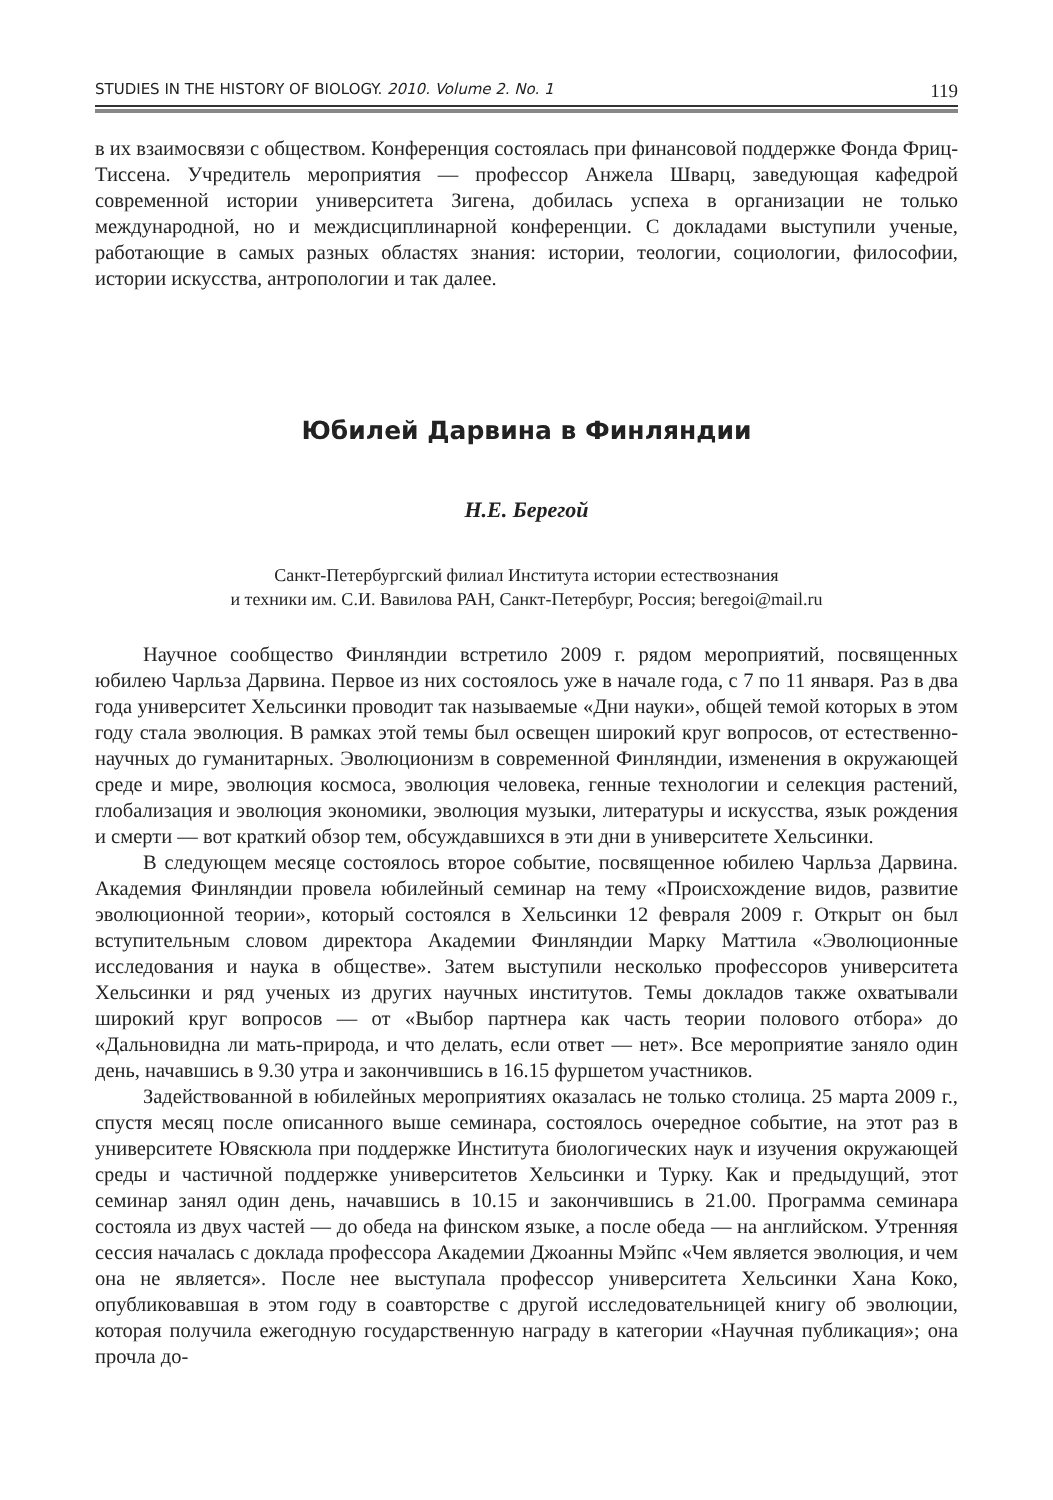STUDIES IN THE HISTORY OF BIOLOGY. 2010. Volume 2. No. 1 119
в их взаимосвязи с обществом. Конференция состоялась при финансовой поддержке Фонда Фриц-Тиссена. Учредитель мероприятия — профессор Анжела Шварц, заведующая кафедрой современной истории университета Зигена, добилась успеха в организации не только международной, но и междисциплинарной конференции. С докладами выступили ученые, работающие в самых разных областях знания: истории, теологии, социологии, философии, истории искусства, антропологии и так далее.
Юбилей Дарвина в Финляндии
Н.Е. Берегой
Санкт-Петербургский филиал Института истории естествознания
и техники им. С.И. Вавилова РАН, Санкт-Петербург, Россия; beregoi@mail.ru
Научное сообщество Финляндии встретило 2009 г. рядом мероприятий, посвященных юбилею Чарльза Дарвина. Первое из них состоялось уже в начале года, с 7 по 11 января. Раз в два года университет Хельсинки проводит так называемые «Дни науки», общей темой которых в этом году стала эволюция. В рамках этой темы был освещен широкий круг вопросов, от естественно-научных до гуманитарных. Эволюционизм в современной Финляндии, изменения в окружающей среде и мире, эволюция космоса, эволюция человека, генные технологии и селекция растений, глобализация и эволюция экономики, эволюция музыки, литературы и искусства, язык рождения и смерти — вот краткий обзор тем, обсуждавшихся в эти дни в университете Хельсинки.
В следующем месяце состоялось второе событие, посвященное юбилею Чарльза Дарвина. Академия Финляндии провела юбилейный семинар на тему «Происхождение видов, развитие эволюционной теории», который состоялся в Хельсинки 12 февраля 2009 г. Открыт он был вступительным словом директора Академии Финляндии Марку Маттила «Эволюционные исследования и наука в обществе». Затем выступили несколько профессоров университета Хельсинки и ряд ученых из других научных институтов. Темы докладов также охватывали широкий круг вопросов — от «Выбор партнера как часть теории полового отбора» до «Дальновидна ли мать-природа, и что делать, если ответ — нет». Все мероприятие заняло один день, начавшись в 9.30 утра и закончившись в 16.15 фуршетом участников.
Задействованной в юбилейных мероприятиях оказалась не только столица. 25 марта 2009 г., спустя месяц после описанного выше семинара, состоялось очередное событие, на этот раз в университете Ювяскюла при поддержке Института биологических наук и изучения окружающей среды и частичной поддержке университетов Хельсинки и Турку. Как и предыдущий, этот семинар занял один день, начавшись в 10.15 и закончившись в 21.00. Программа семинара состояла из двух частей — до обеда на финском языке, а после обеда — на английском. Утренняя сессия началась с доклада профессора Академии Джоанны Мэйпс «Чем является эволюция, и чем она не является». После нее выступала профессор университета Хельсинки Хана Коко, опубликовавшая в этом году в соавторстве с другой исследовательницей книгу об эволюции, которая получила ежегодную государственную награду в категории «Научная публикация»; она прочла до-